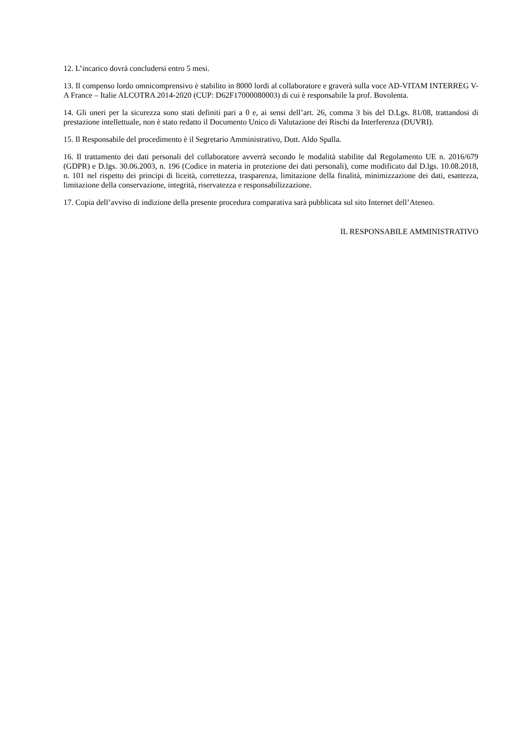12. L’incarico dovrà concludersi entro 5 mesi.
13. Il compenso lordo omnicomprensivo è stabilito in 8000 lordi al collaboratore e graverà sulla voce AD-VITAM INTERREG V-A France – Italie ALCOTRA 2014-2020 (CUP: D62F17000080003) di cui è responsabile la prof. Bovolenta.
14. Gli oneri per la sicurezza sono stati definiti pari a 0 e, ai sensi dell’art. 26, comma 3 bis del D.Lgs. 81/08, trattandosi di prestazione intellettuale, non è stato redatto il Documento Unico di Valutazione dei Rischi da Interferenza (DUVRI).
15. Il Responsabile del procedimento è il Segretario Amministrativo, Dott. Aldo Spalla.
16. Il trattamento dei dati personali del collaboratore avverrà secondo le modalità stabilite dal Regolamento UE n. 2016/679 (GDPR) e D.lgs. 30.06.2003, n. 196 (Codice in materia in protezione dei dati personali), come modificato dal D.lgs. 10.08.2018, n. 101 nel rispetto dei principi di liceità, correttezza, trasparenza, limitazione della finalità, minimizzazione dei dati, esattezza, limitazione della conservazione, integrità, riservatezza e responsabilizzazione.
17. Copia dell’avviso di indizione della presente procedura comparativa sarà pubblicata sul sito Internet dell’Ateneo.
IL RESPONSABILE AMMINISTRATIVO